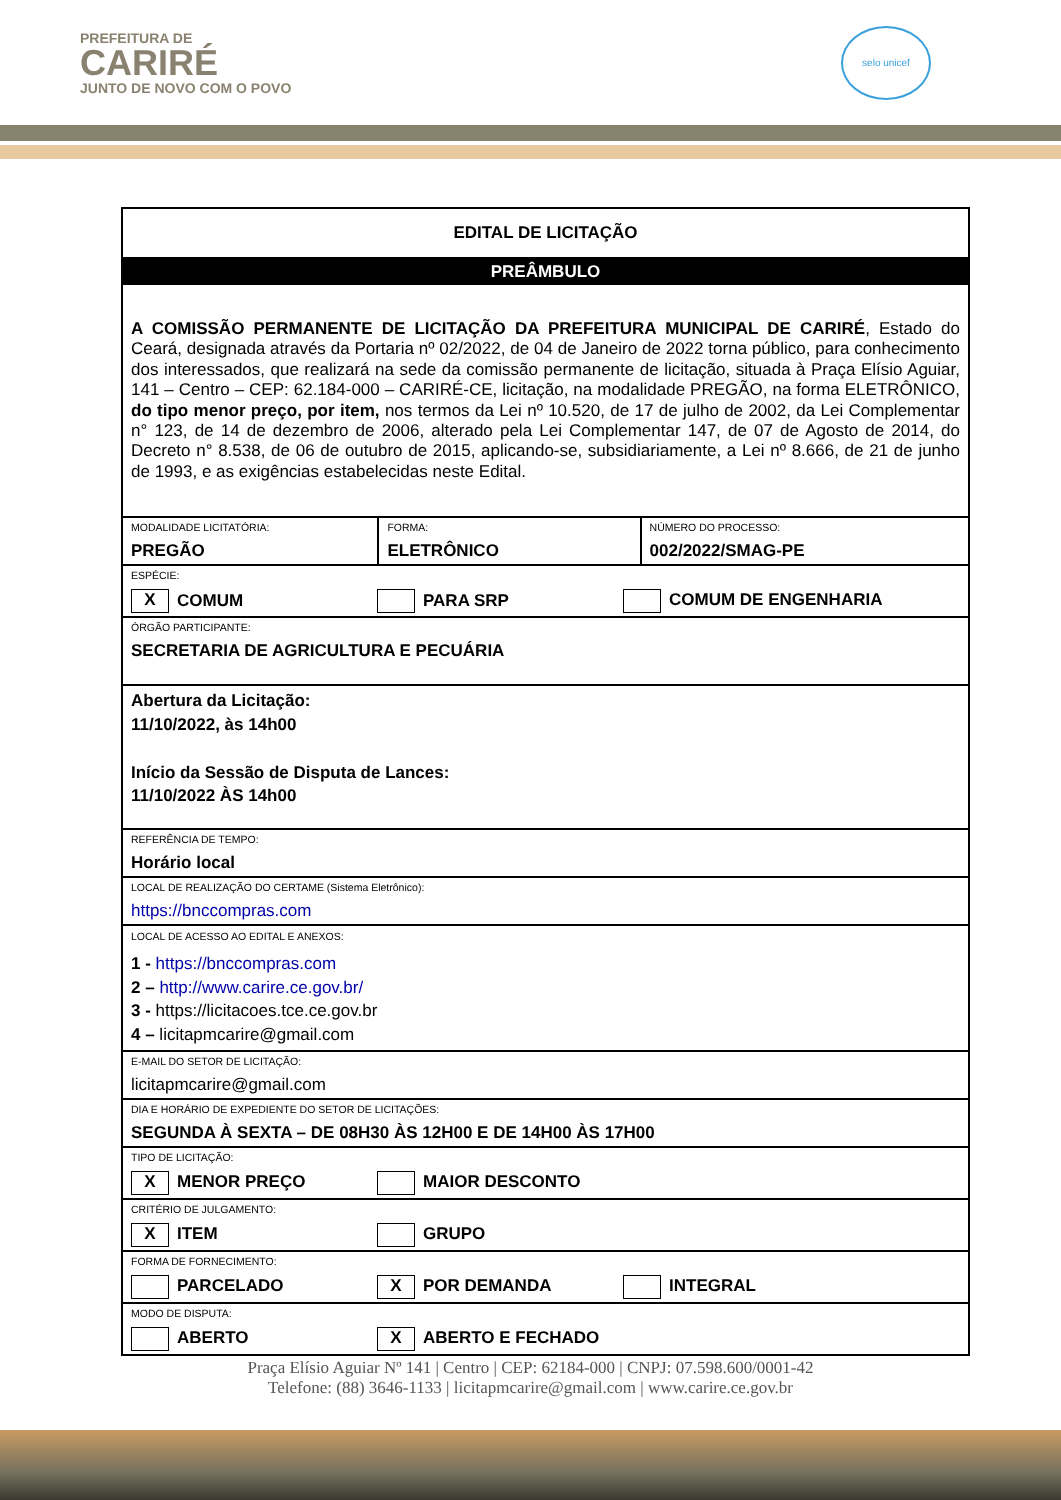PREFEITURA DE
CARIRÉ
JUNTO DE NOVO COM O POVO
selo unicef
| EDITAL DE LICITAÇÃO | | |
| PREÂMBULO | | |
| A COMISSÃO PERMANENTE DE LICITAÇÃO DA PREFEITURA MUNICIPAL DE CARIRÉ , Estado do Ceará, designada através da Portaria nº 02/2022, de 04 de Janeiro de 2022 torna público, para conhecimento dos interessados, que realizará na sede da comissão permanente de licitação, situada à Praça Elísio Aguiar, 141 – Centro – CEP: 62.184-000 – CARIRÉ-CE, licitação, na modalidade PREGÃO, na forma ELETRÔNICO, do tipo menor preço, por item, nos termos da Lei nº 10.520, de 17 de julho de 2002, da Lei Complementar n° 123, de 14 de dezembro de 2006, alterado pela Lei Complementar 147, de 07 de Agosto de 2014, do Decreto n° 8.538, de 06 de outubro de 2015, aplicando-se, subsidiariamente, a Lei nº 8.666, de 21 de junho de 1993, e as exigências estabelecidas neste Edital. | | |
| MODALIDADE LICITATÓRIA: PREGÃO | FORMA: ELETRÔNICO | NÚMERO DO PROCESSO: 002/2022/SMAG-PE |
| ESPÉCIE: X COMUM PARA SRP COMUM DE ENGENHARIA | | |
| ÓRGÃO PARTICIPANTE: SECRETARIA DE AGRICULTURA E PECUÁRIA | | |
| Abertura da Licitação: 11/10/2022, às 14h00 Início da Sessão de Disputa de Lances: 11/10/2022 ÀS 14h00 | | |
| REFERÊNCIA DE TEMPO: Horário local | | |
| LOCAL DE REALIZAÇÃO DO CERTAME (Sistema Eletrônico): https://bnccompras.com | | |
| LOCAL DE ACESSO AO EDITAL E ANEXOS: 1 - https://bnccompras.com 2 – http://www.carire.ce.gov.br/ 3 - https://licitacoes.tce.ce.gov.br 4 – licitapmcarire@gmail.com | | |
| E-MAIL DO SETOR DE LICITAÇÃO: licitapmcarire@gmail.com | | |
| DIA E HORÁRIO DE EXPEDIENTE DO SETOR DE LICITAÇÕES: SEGUNDA À SEXTA – DE 08H30 ÀS 12H00 E DE 14H00 ÀS 17H00 | | |
| TIPO DE LICITAÇÃO: X MENOR PREÇO MAIOR DESCONTO | | |
| CRITÉRIO DE JULGAMENTO: X ITEM GRUPO | | |
| FORMA DE FORNECIMENTO: PARCELADO X POR DEMANDA INTEGRAL | | |
| MODO DE DISPUTA: ABERTO X ABERTO E FECHADO | | |
Praça Elísio Aguiar Nº 141 | Centro | CEP: 62184-000 | CNPJ: 07.598.600/0001-42
Telefone: (88) 3646-1133 | licitapmcarire@gmail.com | www.carire.ce.gov.br